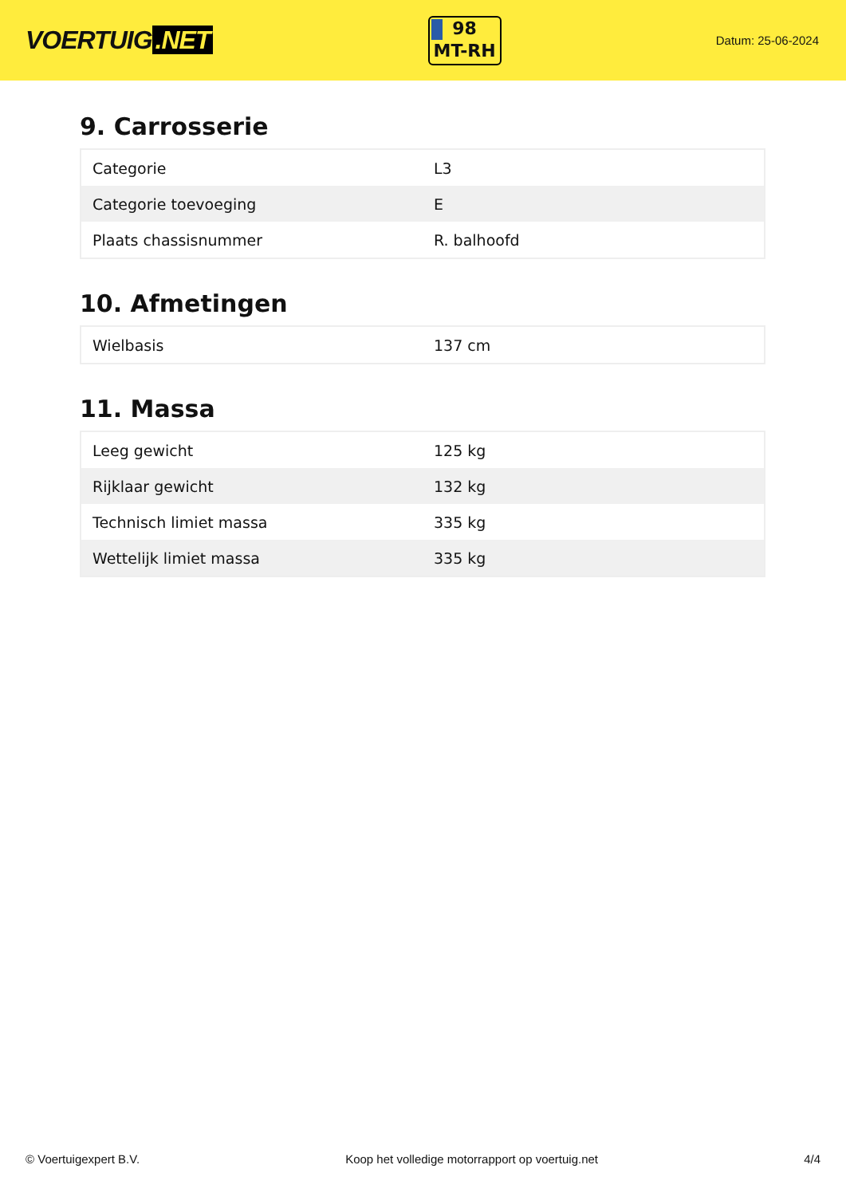VOERTUIG.NET
98
MT-RH
Datum: 25-06-2024
9. Carrosserie
| Categorie | L3 |
| Categorie toevoeging | E |
| Plaats chassisnummer | R. balhoofd |
10. Afmetingen
| Wielbasis | 137 cm |
11. Massa
| Leeg gewicht | 125 kg |
| Rijklaar gewicht | 132 kg |
| Technisch limiet massa | 335 kg |
| Wettelijk limiet massa | 335 kg |
© Voertuigexpert B.V. Koop het volledige motorrapport op voertuig.net 4/4